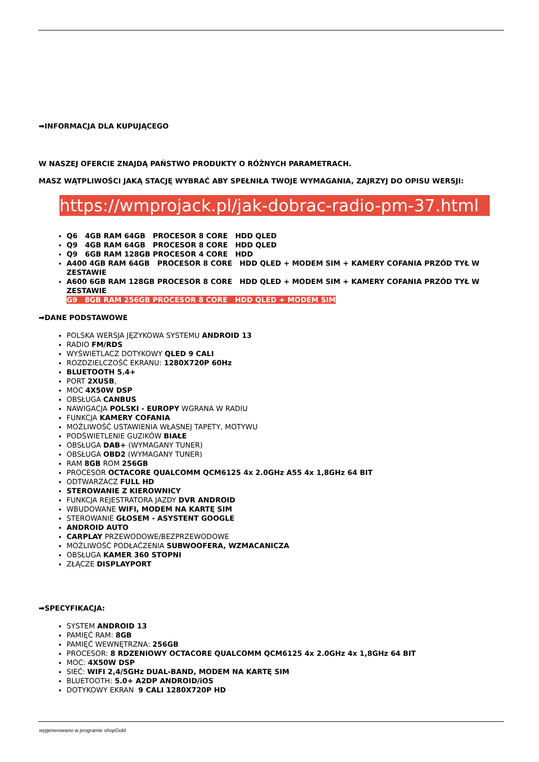➡INFORMACJA DLA KUPUJĄCEGO
W NASZEJ OFERCIE ZNAJDĄ PAŃSTWO PRODUKTY O RÓŻNYCH PARAMETRACH.
MASZ WĄTPLIWOŚCI JAKĄ STACJĘ WYBRAĆ ABY SPEŁNIŁA TWOJE WYMAGANIA, ZAJRZYJ DO OPISU WERSJI:
https://wmprojack.pl/jak-dobrac-radio-pm-37.html
Q6 4GB RAM 64GB PROCESOR 8 CORE HDD QLED
Q9 4GB RAM 64GB PROCESOR 8 CORE HDD QLED
Q9 6GB RAM 128GB PROCESOR 4 CORE HDD
A400 4GB RAM 64GB PROCESOR 8 CORE HDD QLED + MODEM SIM + KAMERY COFANIA PRZÓD TYŁ W ZESTAWIE
A600 6GB RAM 128GB PROCESOR 8 CORE HDD QLED + MODEM SIM + KAMERY COFANIA PRZÓD TYŁ W ZESTAWIE
G9 8GB RAM 256GB PROCESOR 8 CORE HDD QLED + MODEM SIM
➡DANE PODSTAWOWE
POLSKA WERSJA JĘZYKOWA SYSTEMU ANDROID 13
RADIO FM/RDS
WYŚWIETLACZ DOTYKOWY QLED 9 CALI
ROZDZIELCZOŚĆ EKRANU: 1280X720P 60Hz
BLUETOOTH 5.4+
PORT 2XUSB,
MOC 4X50W DSP
OBSŁUGA CANBUS
NAWIGACJA POLSKI - EUROPY WGRANA W RADIU
FUNKCJA KAMERY COFANIA
MOŻLIWOŚĆ USTAWIENIA WŁASNEJ TAPETY, MOTYWU
PODŚWIETLENIE GUZIKÓW BIAŁE
OBSŁUGA DAB+ (WYMAGANY TUNER)
OBSŁUGA OBD2 (WYMAGANY TUNER)
RAM 8GB ROM 256GB
PROCESOR OCTACORE QUALCOMM QCM6125 4x 2.0GHz A55 4x 1,8GHz 64 BIT
ODTWARZACZ FULL HD
STEROWANIE Z KIEROWNICY
FUNKCJA REJESTRATORA JAZDY DVR ANDROID
WBUDOWANE WIFI, MODEM NA KARTĘ SIM
STEROWANIE GŁOSEM - ASYSTENT GOOGLE
ANDROID AUTO
CARPLAY PRZEWODOWE/BEZPRZEWODOWE
MOŻLIWOŚĆ PODŁAĆZENIA SUBWOOFERA, WZMACANICZA
OBSŁUGA KAMER 360 STOPNI
ZŁĄCZE DISPLAYPORT
➡SPECYFIKACJA:
SYSTEM ANDROID 13
PAMIĘĆ RAM: 8GB
PAMIĘĆ WEWNĘTRZNA: 256GB
PROCESOR: 8 RDZENIOWY OCTACORE QUALCOMM QCM6125 4x 2.0GHz 4x 1,8GHz 64 BIT
MOC: 4X50W DSP
SIEĆ: WIFI 2,4/5GHz DUAL-BAND, MODEM NA KARTĘ SIM
BLUETOOTH: 5.0+ A2DP ANDROID/iOS
DOTYKOWY EKRAN 9 CALI 1280X720P HD
wygenerowano w programie shopGold